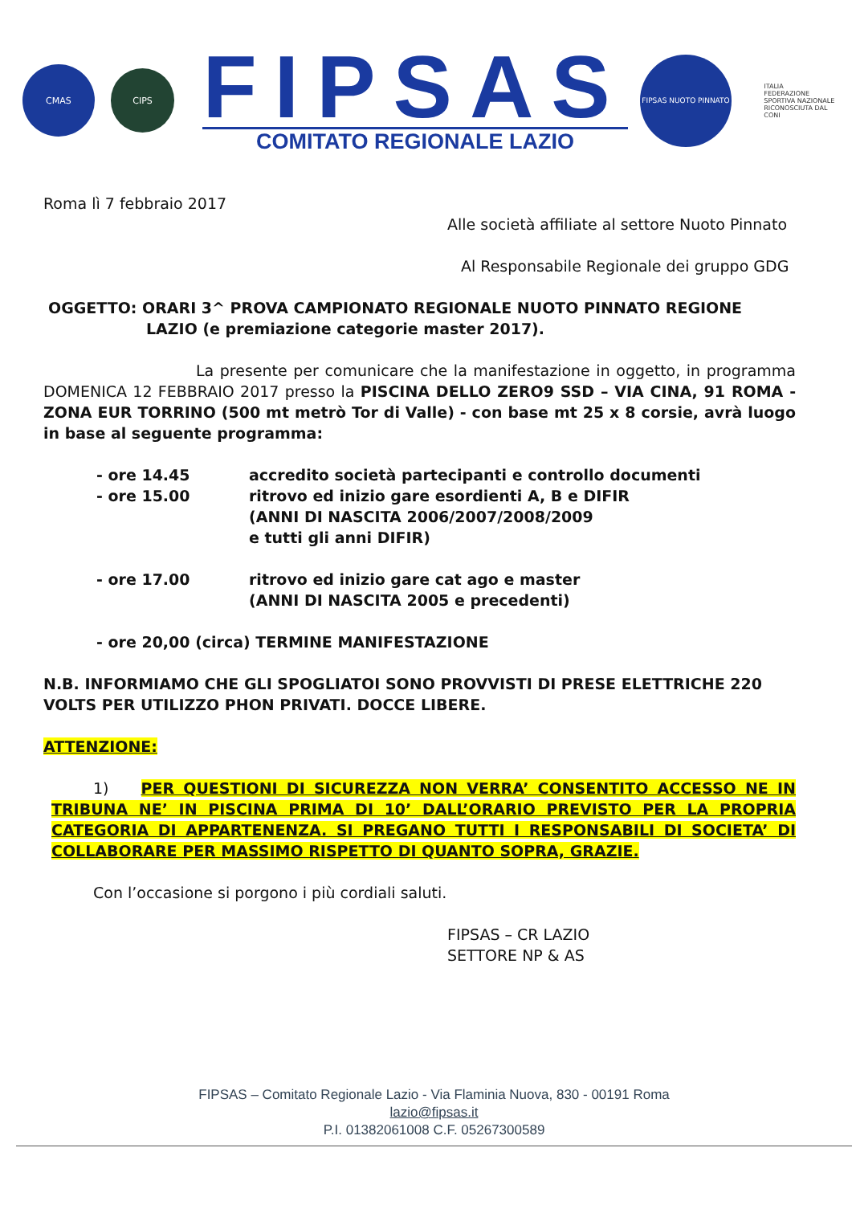CMAS
CIPS
FIPSAS
COMITATO REGIONALE LAZIO
FIPSAS NUOTO PINNATO
ITALIA
FEDERAZIONE SPORTIVA NAZIONALE RICONOSCIUTA DAL CONI
Roma lì 7 febbraio 2017
Alle società affiliate al settore Nuoto Pinnato
Al Responsabile Regionale dei gruppo GDG
OGGETTO: ORARI 3^ PROVA CAMPIONATO REGIONALE NUOTO PINNATO REGIONE
LAZIO (e premiazione categorie master 2017).
La presente per comunicare che la manifestazione in oggetto, in programma DOMENICA 12 FEBBRAIO 2017 presso la PISCINA DELLO ZERO9 SSD – VIA CINA, 91 ROMA - ZONA EUR TORRINO (500 mt metrò Tor di Valle) - con base mt 25 x 8 corsie, avrà luogo in base al seguente programma:
- ore 14.45 accredito società partecipanti e controllo documenti
- ore 15.00 ritrovo ed inizio gare esordienti A, B e DIFIR
(ANNI DI NASCITA 2006/2007/2008/2009
e tutti gli anni DIFIR)
- ore 17.00 ritrovo ed inizio gare cat ago e master
(ANNI DI NASCITA 2005 e precedenti)
- ore 20,00 (circa) TERMINE MANIFESTAZIONE
N.B. INFORMIAMO CHE GLI SPOGLIATOI SONO PROVVISTI DI PRESE ELETTRICHE 220 VOLTS PER UTILIZZO PHON PRIVATI. DOCCE LIBERE.
ATTENZIONE:
1) PER QUESTIONI DI SICUREZZA NON VERRA’ CONSENTITO ACCESSO NE IN TRIBUNA NE’ IN PISCINA PRIMA DI 10’ DALL’ORARIO PREVISTO PER LA PROPRIA CATEGORIA DI APPARTENENZA. SI PREGANO TUTTI I RESPONSABILI DI SOCIETA’ DI COLLABORARE PER MASSIMO RISPETTO DI QUANTO SOPRA, GRAZIE.
Con l’occasione si porgono i più cordiali saluti.
FIPSAS – CR LAZIO
SETTORE NP & AS
FIPSAS – Comitato Regionale Lazio - Via Flaminia Nuova, 830 - 00191 Roma
lazio@fipsas.it
P.I. 01382061008 C.F. 05267300589